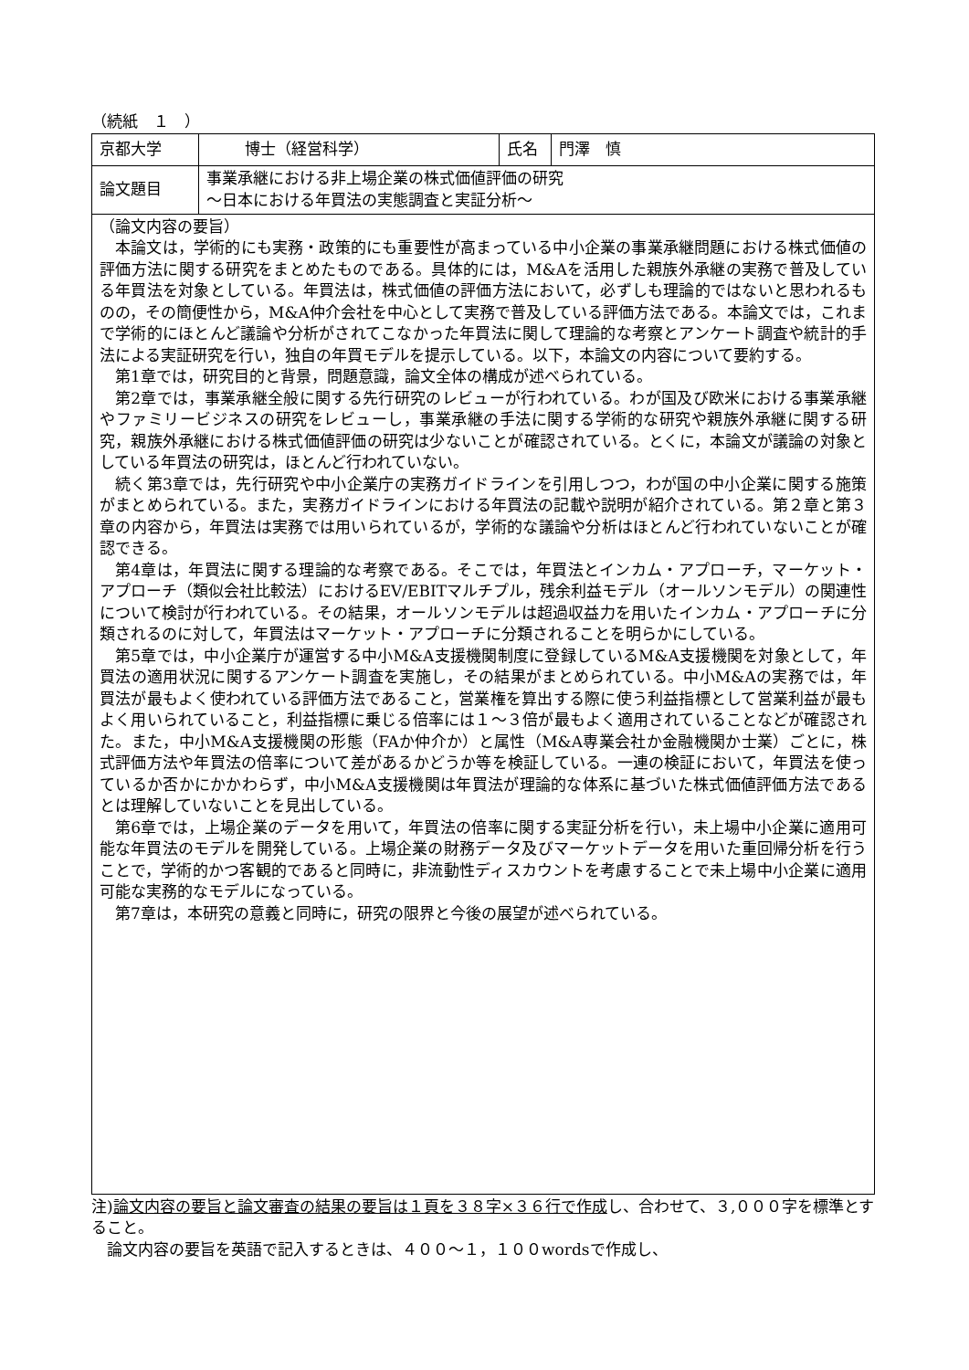（続紙　１　）
| 京都大学 | 博士（経営科学） | 氏名 | 門澤 慎 |
| 論文題目 | 事業承継における非上場企業の株式価値評価の研究 〜日本における年買法の実態調査と実証分析〜 | | |
| （論文内容の要旨） 本論文は，学術的にも実務・政策的にも重要性が高まっている中小企業の事業承継問題における株式価値の評価方法に関する研究をまとめたものである。具体的には，M&Aを活用した親族外承継の実務で普及している年買法を対象としている。年買法は，株式価値の評価方法において，必ずしも理論的ではないと思われるものの，その簡便性から，M&A仲介会社を中心として実務で普及している評価方法である。本論文では，これまで学術的にほとんど議論や分析がされてこなかった年買法に関して理論的な考察とアンケート調査や統計的手法による実証研究を行い，独自の年買モデルを提示している。以下，本論文の内容について要約する。 第1章では，研究目的と背景，問題意識，論文全体の構成が述べられている。 第2章では，事業承継全般に関する先行研究のレビューが行われている。わが国及び欧米における事業承継やファミリービジネスの研究をレビューし，事業承継の手法に関する学術的な研究や親族外承継に関する研究，親族外承継における株式価値評価の研究は少ないことが確認されている。とくに，本論文が議論の対象としている年買法の研究は，ほとんど行われていない。 続く第3章では，先行研究や中小企業庁の実務ガイドラインを引用しつつ，わが国の中小企業に関する施策がまとめられている。また，実務ガイドラインにおける年買法の記載や説明が紹介されている。第２章と第３章の内容から，年買法は実務では用いられているが，学術的な議論や分析はほとんど行われていないことが確認できる。 第4章は，年買法に関する理論的な考察である。そこでは，年買法とインカム・アプローチ，マーケット・アプローチ（類似会社比較法）におけるEV/EBITマルチプル，残余利益モデル（オールソンモデル）の関連性について検討が行われている。その結果，オールソンモデルは超過収益力を用いたインカム・アプローチに分類されるのに対して，年買法はマーケット・アプローチに分類されることを明らかにしている。 第5章では，中小企業庁が運営する中小M&A支援機関制度に登録しているM&A支援機関を対象として，年買法の適用状況に関するアンケート調査を実施し，その結果がまとめられている。中小M&Aの実務では，年買法が最もよく使われている評価方法であること，営業権を算出する際に使う利益指標として営業利益が最もよく用いられていること，利益指標に乗じる倍率には１〜３倍が最もよく適用されていることなどが確認された。また，中小M&A支援機関の形態（FAか仲介か）と属性（M&A専業会社か金融機関か士業）ごとに，株式評価方法や年買法の倍率について差があるかどうか等を検証している。一連の検証において，年買法を使っているか否かにかかわらず，中小M&A支援機関は年買法が理論的な体系に基づいた株式価値評価方法であるとは理解していないことを見出している。 第6章では，上場企業のデータを用いて，年買法の倍率に関する実証分析を行い，未上場中小企業に適用可能な年買法のモデルを開発している。上場企業の財務データ及びマーケットデータを用いた重回帰分析を行うことで，学術的かつ客観的であると同時に，非流動性ディスカウントを考慮することで未上場中小企業に適用可能な実務的なモデルになっている。 第7章は，本研究の意義と同時に，研究の限界と今後の展望が述べられている。 | | | |
注)論文内容の要旨と論文審査の結果の要旨は１頁を３８字×３６行で作成し、合わせて、３,０００字を標準とすること。
論文内容の要旨を英語で記入するときは、４００〜１，１００wordsで作成し、